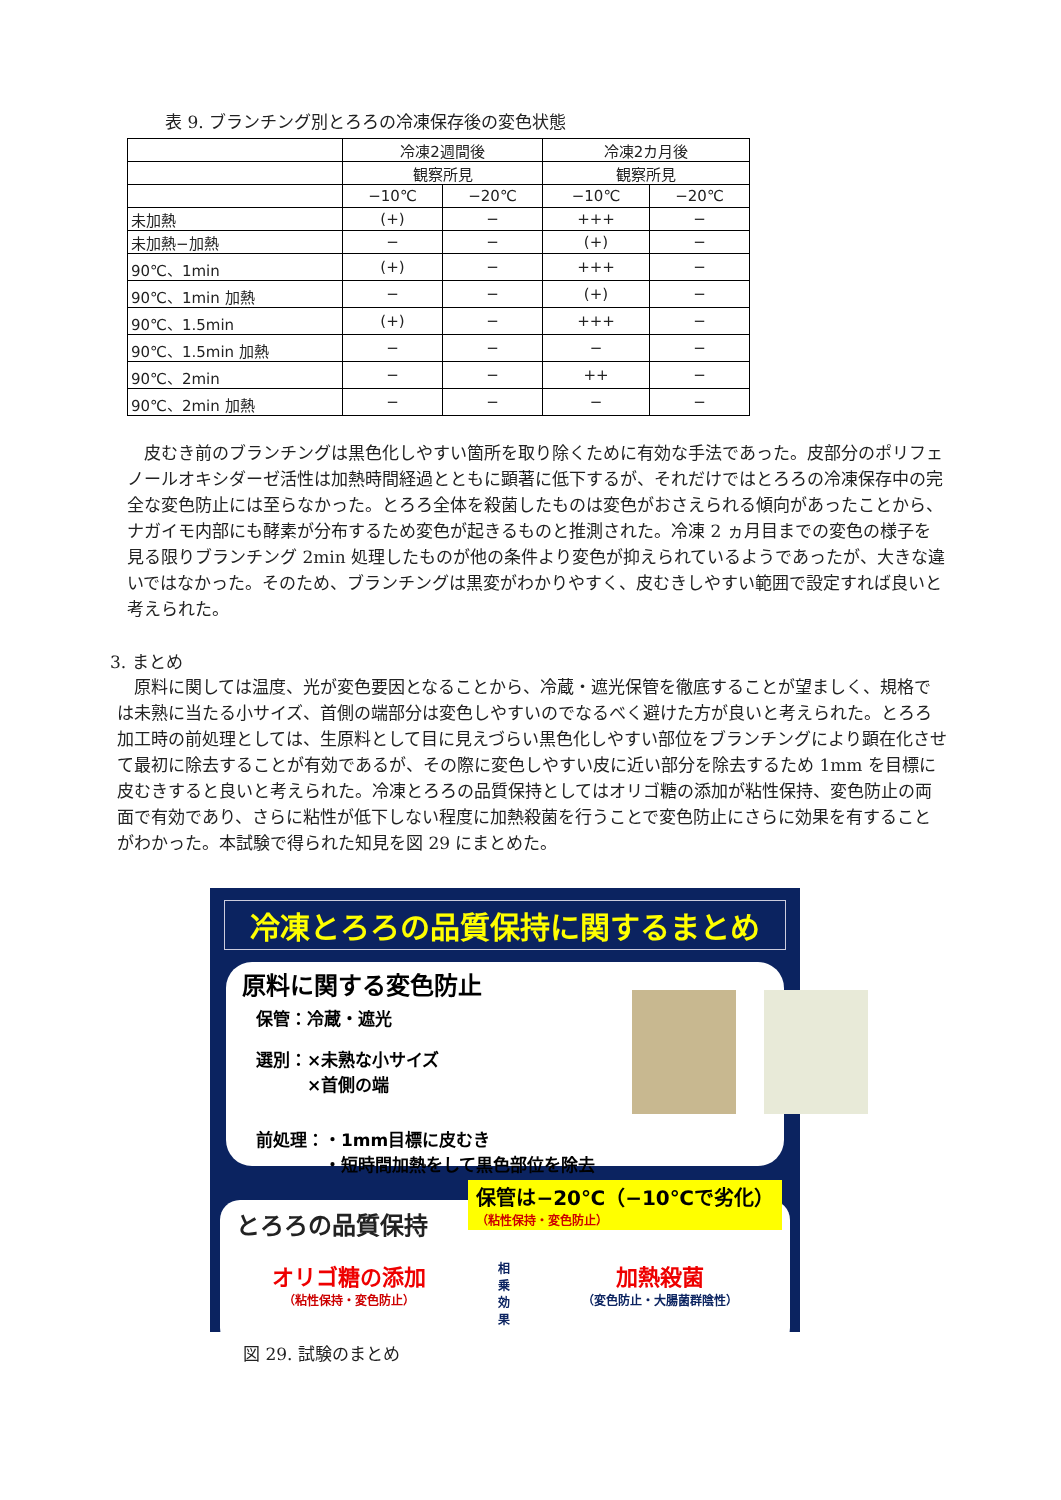表 9. ブランチング別とろろの冷凍保存後の変色状態
| | 冷凍2週間後 | | 冷凍2カ月後 | |
| | 観察所見 | | 観察所見 | |
| | −10℃ | −20℃ | −10℃ | −20℃ |
| 未加熱 | (+) | − | +++ | − |
| 未加熱−加熱 | − | − | (+) | − |
| 90℃、1min | (+) | − | +++ | − |
| 90℃、1min 加熱 | − | − | (+) | − |
| 90℃、1.5min | (+) | − | +++ | − |
| 90℃、1.5min 加熱 | − | − | − | − |
| 90℃、2min | − | − | ++ | − |
| 90℃、2min 加熱 | − | − | − | − |
皮むき前のブランチングは黒色化しやすい箇所を取り除くために有効な手法であった。皮部分のポリフェノールオキシダーゼ活性は加熱時間経過とともに顕著に低下するが、それだけではとろろの冷凍保存中の完全な変色防止には至らなかった。とろろ全体を殺菌したものは変色がおさえられる傾向があったことから、ナガイモ内部にも酵素が分布するため変色が起きるものと推測された。冷凍 2 ヵ月目までの変色の様子を見る限りブランチング 2min 処理したものが他の条件より変色が抑えられているようであったが、大きな違いではなかった。そのため、ブランチングは黒変がわかりやすく、皮むきしやすい範囲で設定すれば良いと考えられた。
3. まとめ
原料に関しては温度、光が変色要因となることから、冷蔵・遮光保管を徹底することが望ましく、規格では未熟に当たる小サイズ、首側の端部分は変色しやすいのでなるべく避けた方が良いと考えられた。とろろ加工時の前処理としては、生原料として目に見えづらい黒色化しやすい部位をブランチングにより顕在化させて最初に除去することが有効であるが、その際に変色しやすい皮に近い部分を除去するため 1mm を目標に皮むきすると良いと考えられた。冷凍とろろの品質保持としてはオリゴ糖の添加が粘性保持、変色防止の両面で有効であり、さらに粘性が低下しない程度に加熱殺菌を行うことで変色防止にさらに効果を有することがわかった。本試験で得られた知見を図 29 にまとめた。
冷凍とろろの品質保持に関するまとめ
原料に関する変色防止
保管：冷蔵・遮光
選別：×未熟な小サイズ
　　　×首側の端
前処理：・1mm目標に皮むき
　　　　・短時間加熱をして黒色部位を除去
保管は−20℃（−10℃で劣化）
（粘性保持・変色防止）
とろろの品質保持
オリゴ糖の添加
（粘性保持・変色防止）
相乗効果
加熱殺菌
（変色防止・大腸菌群陰性）
図 29. 試験のまとめ